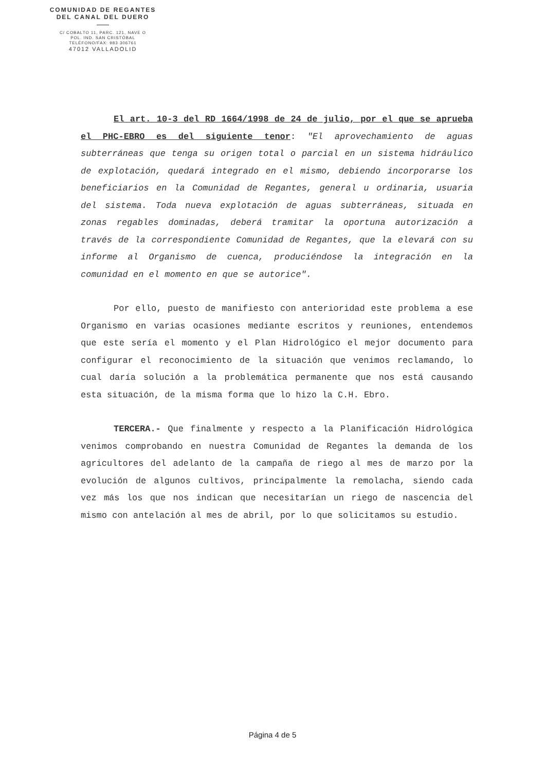COMUNIDAD DE REGANTES
DEL CANAL DEL DUERO
C/ COBALTO 11, PARC. 121, NAVE O
POL. IND. SAN CRISTÓBAL
TELÉFONO/FAX: 983 306761
47012 VALLADOLID
El art. 10-3 del RD 1664/1998 de 24 de julio, por el que se aprueba el PHC-EBRO es del siguiente tenor: "El aprovechamiento de aguas subterráneas que tenga su origen total o parcial en un sistema hidráulico de explotación, quedará integrado en el mismo, debiendo incorporarse los beneficiarios en la Comunidad de Regantes, general u ordinaria, usuaria del sistema. Toda nueva explotación de aguas subterráneas, situada en zonas regables dominadas, deberá tramitar la oportuna autorización a través de la correspondiente Comunidad de Regantes, que la elevará con su informe al Organismo de cuenca, produciéndose la integración en la comunidad en el momento en que se autorice".
Por ello, puesto de manifiesto con anterioridad este problema a ese Organismo en varias ocasiones mediante escritos y reuniones, entendemos que este sería el momento y el Plan Hidrológico el mejor documento para configurar el reconocimiento de la situación que venimos reclamando, lo cual daría solución a la problemática permanente que nos está causando esta situación, de la misma forma que lo hizo la C.H. Ebro.
TERCERA.- Que finalmente y respecto a la Planificación Hidrológica venimos comprobando en nuestra Comunidad de Regantes la demanda de los agricultores del adelanto de la campaña de riego al mes de marzo por la evolución de algunos cultivos, principalmente la remolacha, siendo cada vez más los que nos indican que necesitarían un riego de nascencia del mismo con antelación al mes de abril, por lo que solicitamos su estudio.
Página 4 de 5